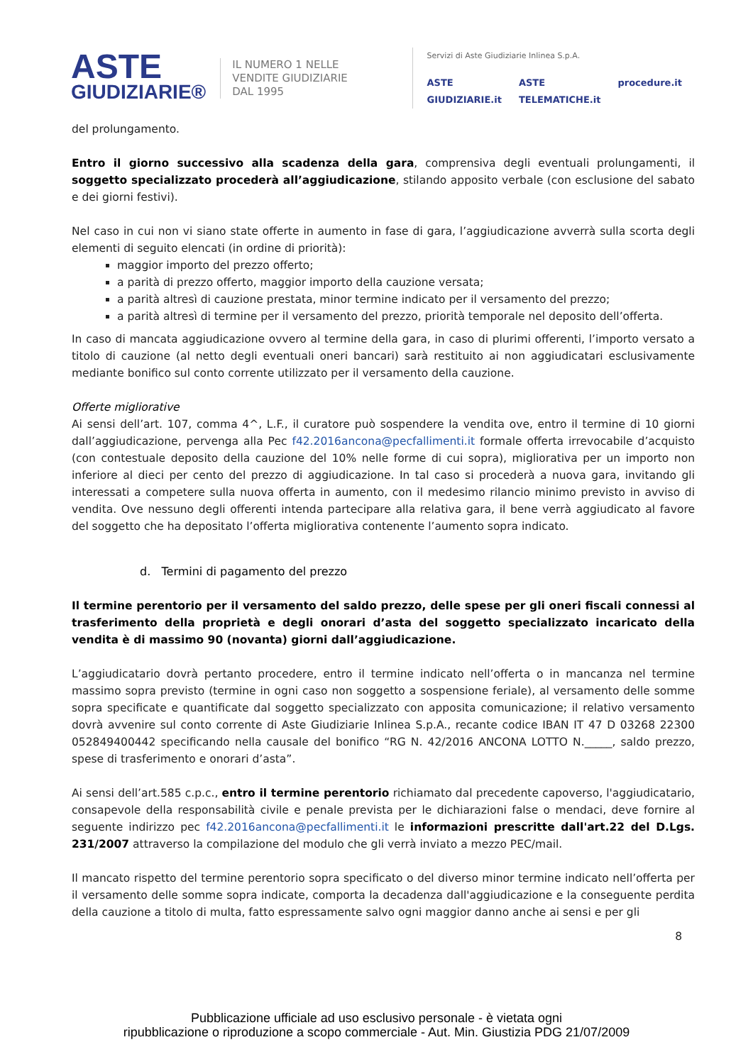ASTE
GIUDIZIARIE®
IL NUMERO 1 NELLE
VENDITE GIUDIZIARIE
DAL 1995
Servizi di Aste Giudiziarie Inlinea S.p.A.
ASTE GIUDIZIARIE.it ASTE TELEMATICHE.it procedure.it
del prolungamento.
Entro il giorno successivo alla scadenza della gara, comprensiva degli eventuali prolungamenti, il soggetto specializzato procederà all’aggiudicazione, stilando apposito verbale (con esclusione del sabato e dei giorni festivi).
Nel caso in cui non vi siano state offerte in aumento in fase di gara, l’aggiudicazione avverrà sulla scorta degli elementi di seguito elencati (in ordine di priorità):
maggior importo del prezzo offerto;
a parità di prezzo offerto, maggior importo della cauzione versata;
a parità altresì di cauzione prestata, minor termine indicato per il versamento del prezzo;
a parità altresì di termine per il versamento del prezzo, priorità temporale nel deposito dell’offerta.
In caso di mancata aggiudicazione ovvero al termine della gara, in caso di plurimi offerenti, l’importo versato a titolo di cauzione (al netto degli eventuali oneri bancari) sarà restituito ai non aggiudicatari esclusivamente mediante bonifico sul conto corrente utilizzato per il versamento della cauzione.
Offerte migliorative
Ai sensi dell’art. 107, comma 4^, L.F., il curatore può sospendere la vendita ove, entro il termine di 10 giorni dall’aggiudicazione, pervenga alla Pec f42.2016ancona@pecfallimenti.it formale offerta irrevocabile d’acquisto (con contestuale deposito della cauzione del 10% nelle forme di cui sopra), migliorativa per un importo non inferiore al dieci per cento del prezzo di aggiudicazione. In tal caso si procederà a nuova gara, invitando gli interessati a competere sulla nuova offerta in aumento, con il medesimo rilancio minimo previsto in avviso di vendita. Ove nessuno degli offerenti intenda partecipare alla relativa gara, il bene verrà aggiudicato al favore del soggetto che ha depositato l’offerta migliorativa contenente l’aumento sopra indicato.
d. Termini di pagamento del prezzo
Il termine perentorio per il versamento del saldo prezzo, delle spese per gli oneri fiscali connessi al trasferimento della proprietà e degli onorari d’asta del soggetto specializzato incaricato della vendita è di massimo 90 (novanta) giorni dall’aggiudicazione.
L’aggiudicatario dovrà pertanto procedere, entro il termine indicato nell’offerta o in mancanza nel termine massimo sopra previsto (termine in ogni caso non soggetto a sospensione feriale), al versamento delle somme sopra specificate e quantificate dal soggetto specializzato con apposita comunicazione; il relativo versamento dovrà avvenire sul conto corrente di Aste Giudiziarie Inlinea S.p.A., recante codice IBAN IT 47 D 03268 22300 052849400442 specificando nella causale del bonifico “RG N. 42/2016 ANCONA LOTTO N._____, saldo prezzo, spese di trasferimento e onorari d’asta”.
Ai sensi dell’art.585 c.p.c., entro il termine perentorio richiamato dal precedente capoverso, l'aggiudicatario, consapevole della responsabilità civile e penale prevista per le dichiarazioni false o mendaci, deve fornire al seguente indirizzo pec f42.2016ancona@pecfallimenti.it le informazioni prescritte dall'art.22 del D.Lgs. 231/2007 attraverso la compilazione del modulo che gli verrà inviato a mezzo PEC/mail.
Il mancato rispetto del termine perentorio sopra specificato o del diverso minor termine indicato nell’offerta per il versamento delle somme sopra indicate, comporta la decadenza dall'aggiudicazione e la conseguente perdita della cauzione a titolo di multa, fatto espressamente salvo ogni maggior danno anche ai sensi e per gli
8
Pubblicazione ufficiale ad uso esclusivo personale - è vietata ogni
ripubblicazione o riproduzione a scopo commerciale - Aut. Min. Giustizia PDG 21/07/2009